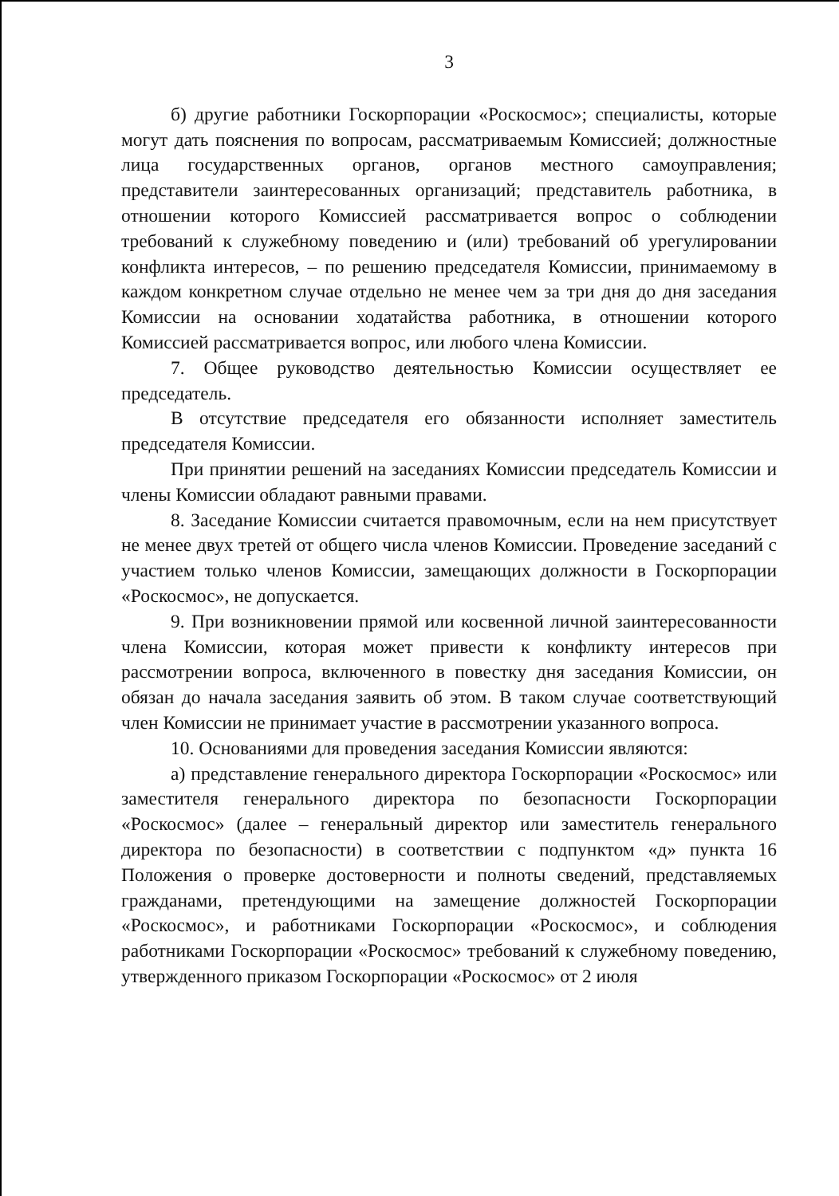3
б) другие работники Госкорпорации «Роскосмос»; специалисты, которые могут дать пояснения по вопросам, рассматриваемым Комиссией; должностные лица государственных органов, органов местного самоуправления; представители заинтересованных организаций; представитель работника, в отношении которого Комиссией рассматривается вопрос о соблюдении требований к служебному поведению и (или) требований об урегулировании конфликта интересов, – по решению председателя Комиссии, принимаемому в каждом конкретном случае отдельно не менее чем за три дня до дня заседания Комиссии на основании ходатайства работника, в отношении которого Комиссией рассматривается вопрос, или любого члена Комиссии.
7. Общее руководство деятельностью Комиссии осуществляет ее председатель.
В отсутствие председателя его обязанности исполняет заместитель председателя Комиссии.
При принятии решений на заседаниях Комиссии председатель Комиссии и члены Комиссии обладают равными правами.
8. Заседание Комиссии считается правомочным, если на нем присутствует не менее двух третей от общего числа членов Комиссии. Проведение заседаний с участием только членов Комиссии, замещающих должности в Госкорпорации «Роскосмос», не допускается.
9. При возникновении прямой или косвенной личной заинтересованности члена Комиссии, которая может привести к конфликту интересов при рассмотрении вопроса, включенного в повестку дня заседания Комиссии, он обязан до начала заседания заявить об этом. В таком случае соответствующий член Комиссии не принимает участие в рассмотрении указанного вопроса.
10. Основаниями для проведения заседания Комиссии являются:
а) представление генерального директора Госкорпорации «Роскосмос» или заместителя генерального директора по безопасности Госкорпорации «Роскосмос» (далее – генеральный директор или заместитель генерального директора по безопасности) в соответствии с подпунктом «д» пункта 16 Положения о проверке достоверности и полноты сведений, представляемых гражданами, претендующими на замещение должностей Госкорпорации «Роскосмос», и работниками Госкорпорации «Роскосмос», и соблюдения работниками Госкорпорации «Роскосмос» требований к служебному поведению, утвержденного приказом Госкорпорации «Роскосмос» от 2 июля